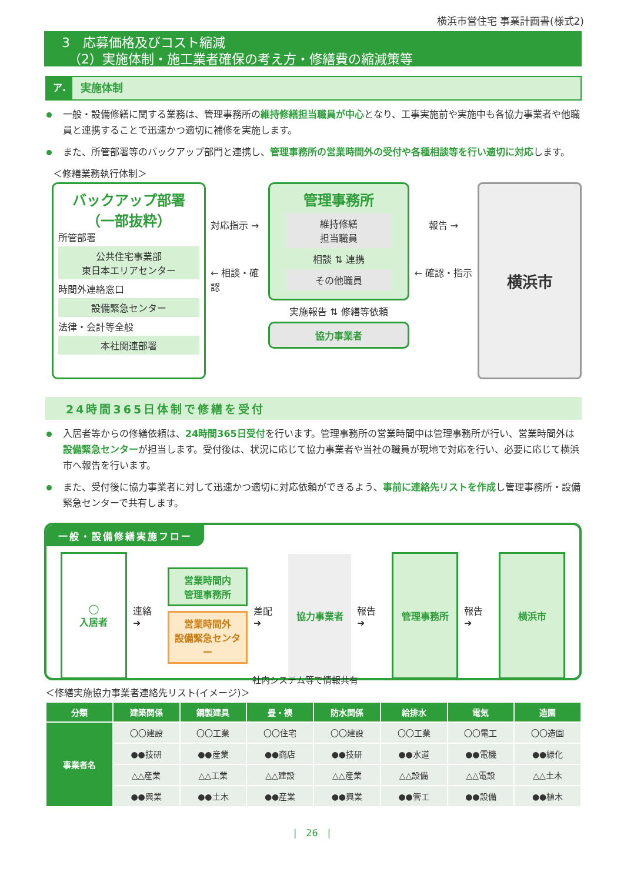横浜市営住宅 事業計画書(様式2)
3　応募価格及びコスト縮減
　（2）実施体制・施工業者確保の考え方・修繕費の縮減策等
ア. 実施体制
一般・設備修繕に関する業務は、管理事務所の維持修繕担当職員が中心となり、工事実施前や実施中も各協力事業者や他職員と連携することで迅速かつ適切に補修を実施します。
また、所管部署等のバックアップ部門と連携し、管理事務所の営業時間外の受付や各種相談等を行い適切に対応します。
＜修繕業務執行体制＞
バックアップ部署
（一部抜粋）
所管部署
公共住宅事業部
東日本エリアセンター
時間外連絡窓口
設備緊急センター
法律・会計等全般
本社関連部署
対応指示 →
← 相談・確認
管理事務所
維持修繕
担当職員
相談 ⇅ 連携
その他職員
実施報告 ⇅ 修繕等依頼
協力事業者
報告 →
← 確認・指示
横浜市
24時間365日体制で修繕を受付
入居者等からの修繕依頼は、24時間365日受付を行います。管理事務所の営業時間中は管理事務所が行い、営業時間外は設備緊急センターが担当します。受付後は、状況に応じて協力事業者や当社の職員が現地で対応を行い、必要に応じて横浜市へ報告を行います。
また、受付後に協力事業者に対して迅速かつ適切に対応依頼ができるよう、事前に連絡先リストを作成し管理事務所・設備緊急センターで共有します。
一般・設備修繕実施フロー
◯
入居者
連絡 ➜
営業時間内
管理事務所
営業時間外
設備緊急センター
差配 ➜
協力事業者
報告 ➜
管理事務所
報告 ➜
横浜市
社内システム等で情報共有
＜修繕実施協力事業者連絡先リスト(イメージ)＞
| 分類 | 建築関係 | 鋼製建具 | 畳・襖 | 防水関係 | 給排水 | 電気 | 造園 |
| --- | --- | --- | --- | --- | --- | --- | --- |
| 事業者名 | 〇〇建設 | 〇〇工業 | 〇〇住宅 | 〇〇建設 | 〇〇工業 | 〇〇電工 | 〇〇造園 |
| | ●●技研 | ●●産業 | ●●商店 | ●●技研 | ●●水道 | ●●電機 | ●●緑化 |
| | △△産業 | △△工業 | △△建設 | △△産業 | △△設備 | △△電設 | △△土木 |
| | ●●興業 | ●●土木 | ●●産業 | ●●興業 | ●●管工 | ●●設備 | ●●植木 |
|　26　|